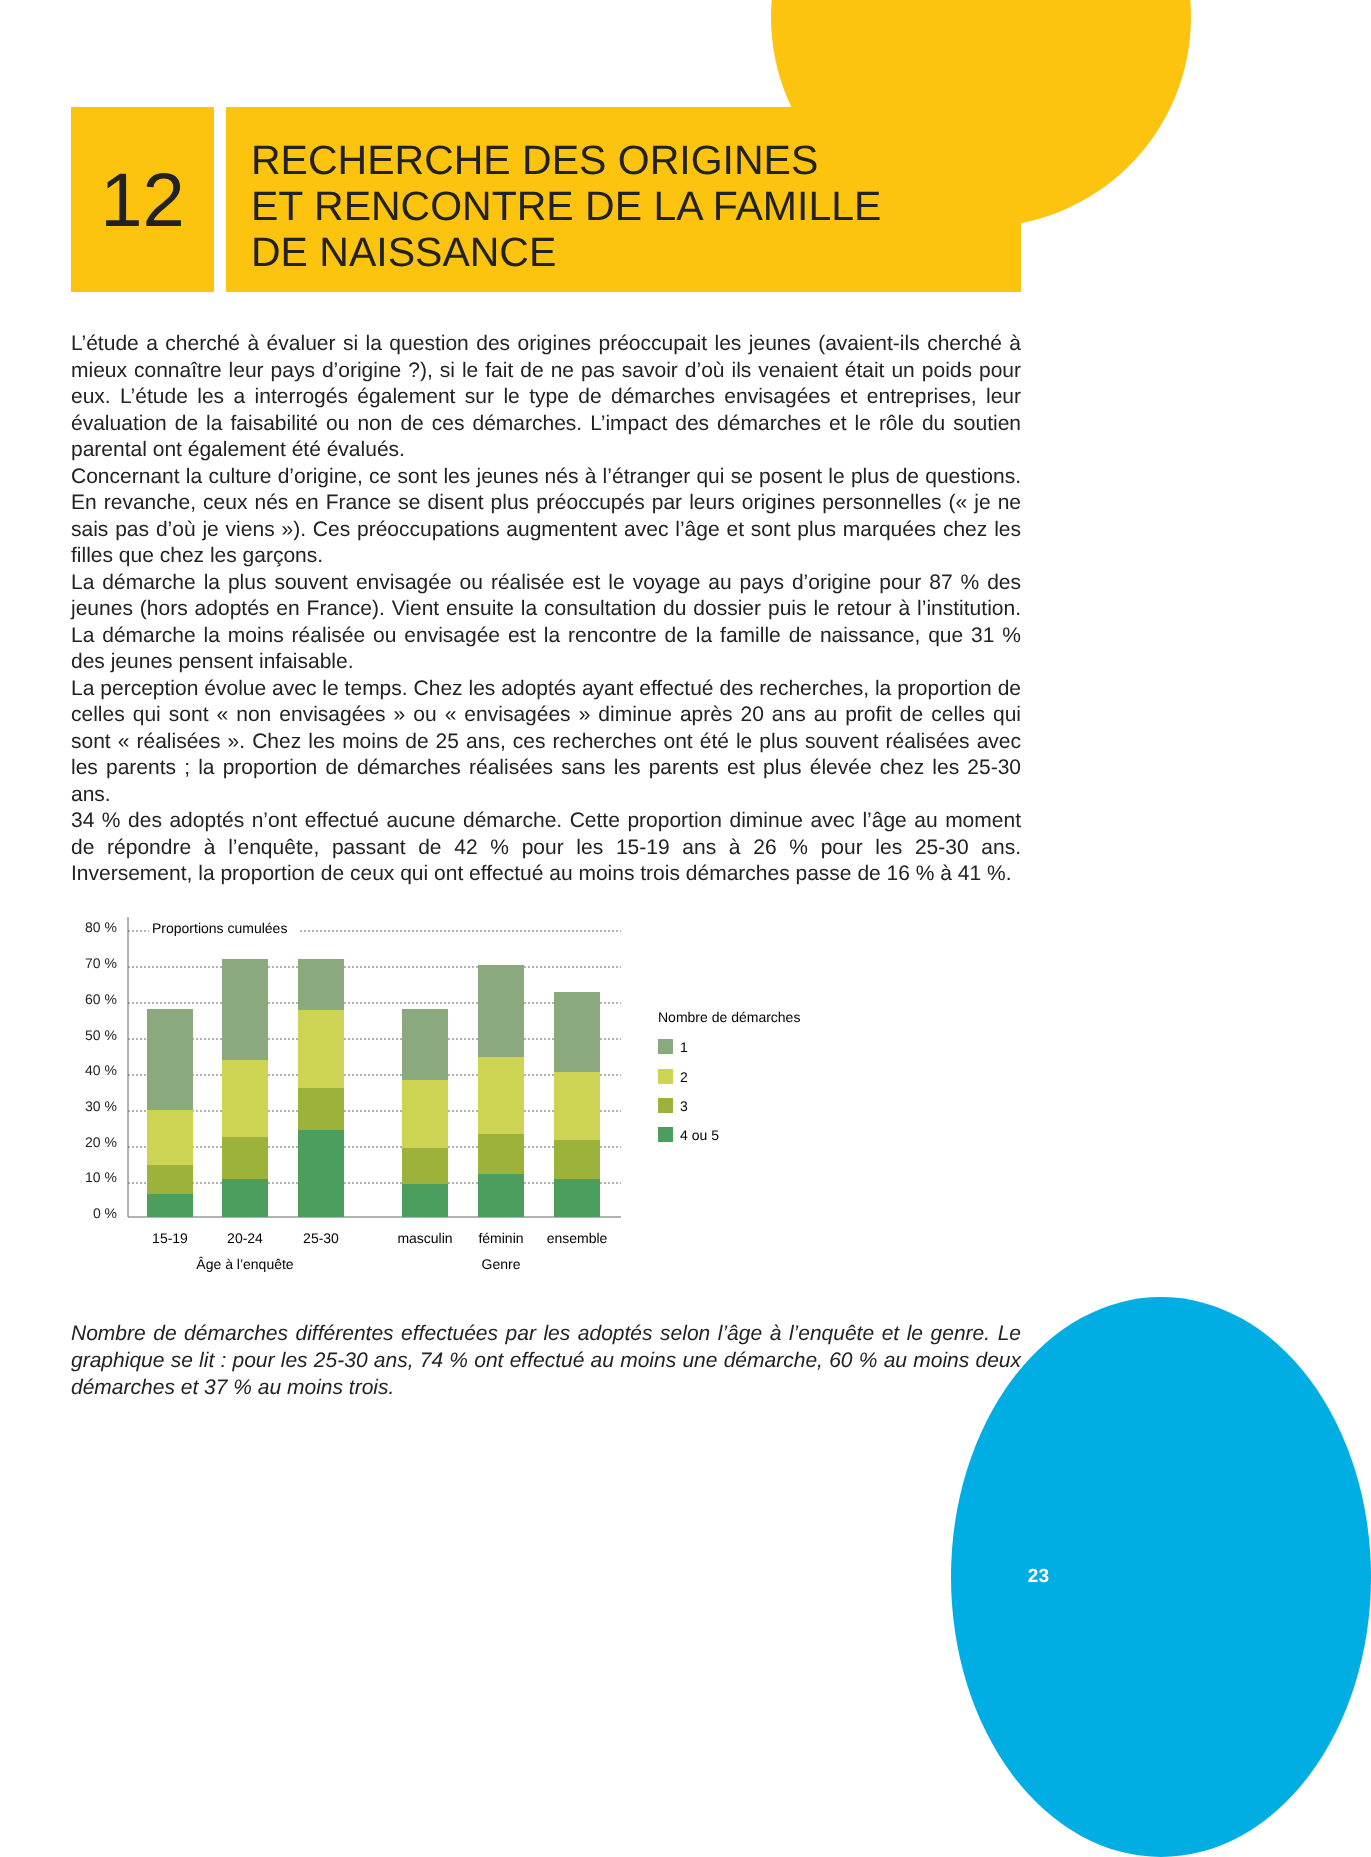12
RECHERCHE DES ORIGINES
ET RENCONTRE DE LA FAMILLE
DE NAISSANCE
L’étude a cherché à évaluer si la question des origines préoccupait les jeunes (avaient-ils cherché à mieux connaître leur pays d’origine ?), si le fait de ne pas savoir d’où ils venaient était un poids pour eux. L’étude les a interrogés également sur le type de démarches envisagées et entreprises, leur évaluation de la faisabilité ou non de ces démarches. L’impact des démarches et le rôle du soutien parental ont également été évalués.
Concernant la culture d’origine, ce sont les jeunes nés à l’étranger qui se posent le plus de questions. En revanche, ceux nés en France se disent plus préoccupés par leurs origines personnelles (« je ne sais pas d’où je viens »). Ces préoccupations augmentent avec l’âge et sont plus marquées chez les filles que chez les garçons.
La démarche la plus souvent envisagée ou réalisée est le voyage au pays d’origine pour 87 % des jeunes (hors adoptés en France). Vient ensuite la consultation du dossier puis le retour à l’institution. La démarche la moins réalisée ou envisagée est la rencontre de la famille de naissance, que 31 % des jeunes pensent infaisable.
La perception évolue avec le temps. Chez les adoptés ayant effectué des recherches, la proportion de celles qui sont « non envisagées » ou « envisagées » diminue après 20 ans au profit de celles qui sont « réalisées ». Chez les moins de 25 ans, ces recherches ont été le plus souvent réalisées avec les parents ; la proportion de démarches réalisées sans les parents est plus élevée chez les 25-30 ans.
34 % des adoptés n’ont effectué aucune démarche. Cette proportion diminue avec l’âge au moment de répondre à l’enquête, passant de 42 % pour les 15-19 ans à 26 % pour les 25-30 ans. Inversement, la proportion de ceux qui ont effectué au moins trois démarches passe de 16 % à 41 %.
80 %
70 %
60 %
50 %
40 %
30 %
20 %
10 %
0 %
Proportions cumulées
15-19
20-24
25-30
masculin
féminin
ensemble
Âge à l’enquête
Genre
Nombre de démarches
1
2
3
4 ou 5
Nombre de démarches différentes effectuées par les adoptés selon l’âge à l’enquête et le genre. Le graphique se lit : pour les 25-30 ans, 74 % ont effectué au moins une démarche, 60 % au moins deux démarches et 37 % au moins trois.
23